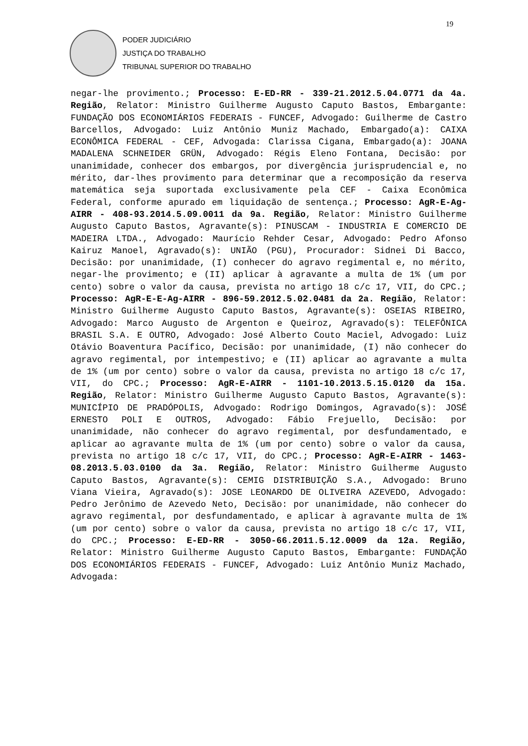19
PODER JUDICIÁRIO
JUSTIÇA DO TRABALHO
TRIBUNAL SUPERIOR DO TRABALHO
negar-lhe provimento.; Processo: E-ED-RR - 339-21.2012.5.04.0771 da 4a. Região, Relator: Ministro Guilherme Augusto Caputo Bastos, Embargante: FUNDAÇÃO DOS ECONOMIÁRIOS FEDERAIS - FUNCEF, Advogado: Guilherme de Castro Barcellos, Advogado: Luiz Antônio Muniz Machado, Embargado(a): CAIXA ECONÔMICA FEDERAL - CEF, Advogada: Clarissa Cigana, Embargado(a): JOANA MADALENA SCHNEIDER GRÜN, Advogado: Régis Eleno Fontana, Decisão: por unanimidade, conhecer dos embargos, por divergência jurisprudencial e, no mérito, dar-lhes provimento para determinar que a recomposição da reserva matemática seja suportada exclusivamente pela CEF - Caixa Econômica Federal, conforme apurado em liquidação de sentença.; Processo: AgR-E-Ag-AIRR - 408-93.2014.5.09.0011 da 9a. Região, Relator: Ministro Guilherme Augusto Caputo Bastos, Agravante(s): PINUSCAM - INDUSTRIA E COMERCIO DE MADEIRA LTDA., Advogado: Maurício Rehder Cesar, Advogado: Pedro Afonso Kairuz Manoel, Agravado(s): UNIÃO (PGU), Procurador: Sidnei Di Bacco, Decisão: por unanimidade, (I) conhecer do agravo regimental e, no mérito, negar-lhe provimento; e (II) aplicar à agravante a multa de 1% (um por cento) sobre o valor da causa, prevista no artigo 18 c/c 17, VII, do CPC.; Processo: AgR-E-E-Ag-AIRR - 896-59.2012.5.02.0481 da 2a. Região, Relator: Ministro Guilherme Augusto Caputo Bastos, Agravante(s): OSEIAS RIBEIRO, Advogado: Marco Augusto de Argenton e Queiroz, Agravado(s): TELEFÔNICA BRASIL S.A. E OUTRO, Advogado: José Alberto Couto Maciel, Advogado: Luiz Otávio Boaventura Pacífico, Decisão: por unanimidade, (I) não conhecer do agravo regimental, por intempestivo; e (II) aplicar ao agravante a multa de 1% (um por cento) sobre o valor da causa, prevista no artigo 18 c/c 17, VII, do CPC.; Processo: AgR-E-AIRR - 1101-10.2013.5.15.0120 da 15a. Região, Relator: Ministro Guilherme Augusto Caputo Bastos, Agravante(s): MUNICÍPIO DE PRADÓPOLIS, Advogado: Rodrigo Domingos, Agravado(s): JOSÉ ERNESTO POLI E OUTROS, Advogado: Fábio Frejuello, Decisão: por unanimidade, não conhecer do agravo regimental, por desfundamentado, e aplicar ao agravante multa de 1% (um por cento) sobre o valor da causa, prevista no artigo 18 c/c 17, VII, do CPC.; Processo: AgR-E-AIRR - 1463-08.2013.5.03.0100 da 3a. Região, Relator: Ministro Guilherme Augusto Caputo Bastos, Agravante(s): CEMIG DISTRIBUIÇÃO S.A., Advogado: Bruno Viana Vieira, Agravado(s): JOSE LEONARDO DE OLIVEIRA AZEVEDO, Advogado: Pedro Jerônimo de Azevedo Neto, Decisão: por unanimidade, não conhecer do agravo regimental, por desfundamentado, e aplicar à agravante multa de 1% (um por cento) sobre o valor da causa, prevista no artigo 18 c/c 17, VII, do CPC.; Processo: E-ED-RR - 3050-66.2011.5.12.0009 da 12a. Região, Relator: Ministro Guilherme Augusto Caputo Bastos, Embargante: FUNDAÇÃO DOS ECONOMIÁRIOS FEDERAIS - FUNCEF, Advogado: Luiz Antônio Muniz Machado, Advogada: